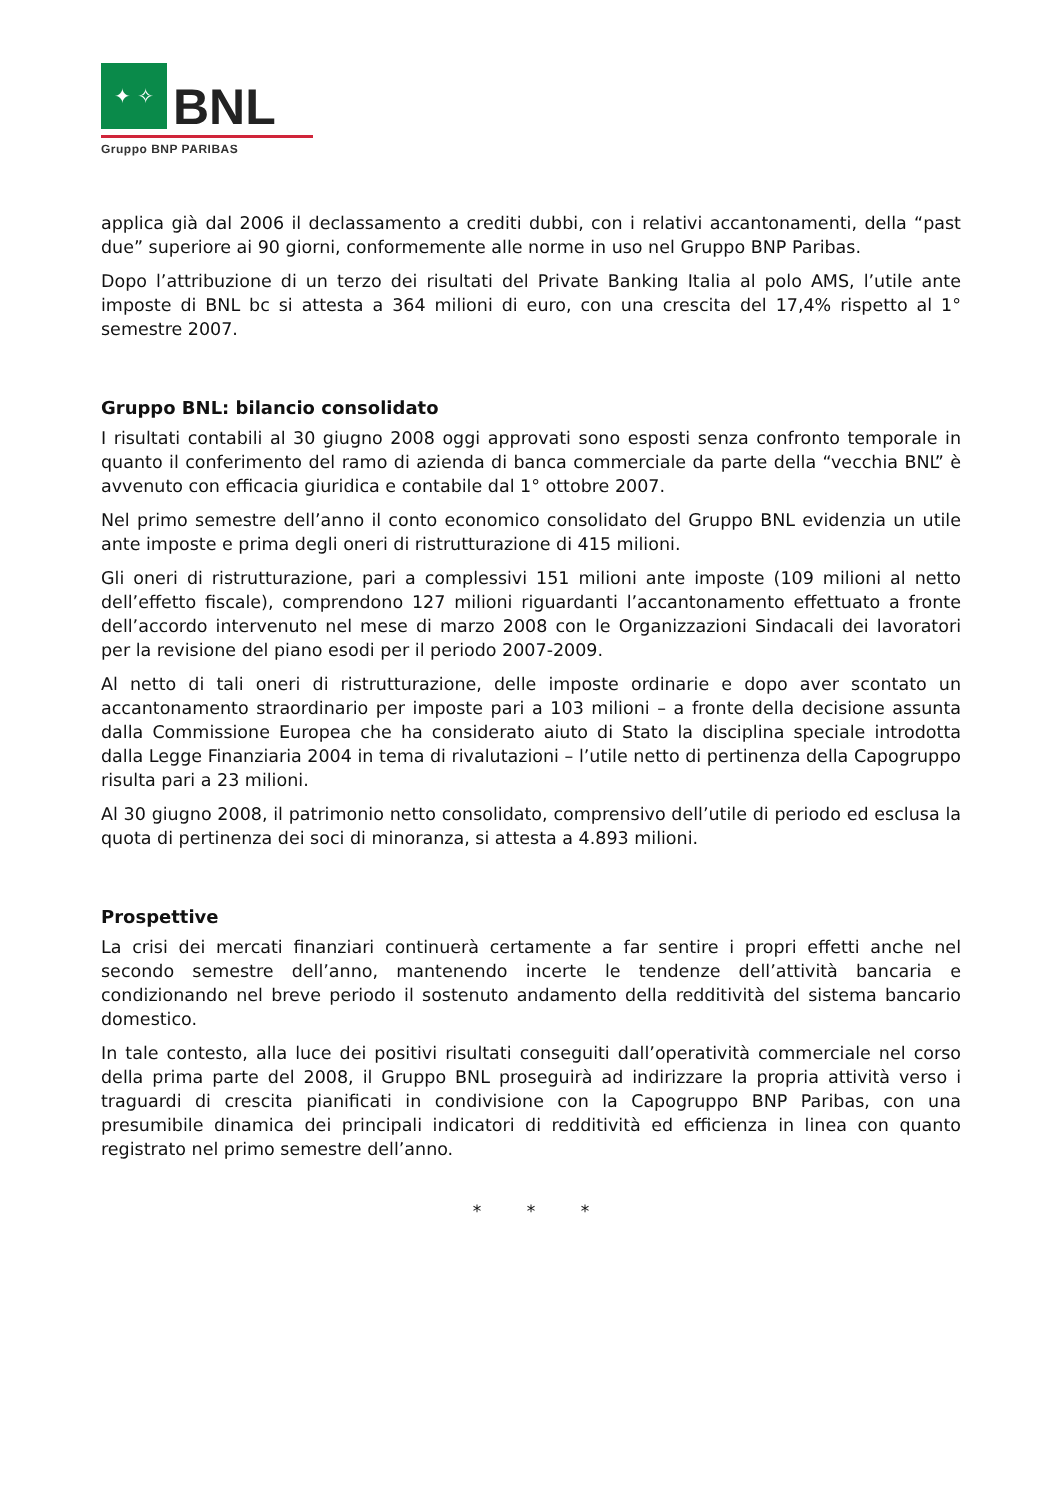✦ ✧
BNL
Gruppo BNP PARIBAS
applica già dal 2006 il declassamento a crediti dubbi, con i relativi accantonamenti, della “past due” superiore ai 90 giorni, conformemente alle norme in uso nel Gruppo BNP Paribas.
Dopo l’attribuzione di un terzo dei risultati del Private Banking Italia al polo AMS, l’utile ante imposte di BNL bc si attesta a 364 milioni di euro, con una crescita del 17,4% rispetto al 1° semestre 2007.
Gruppo BNL: bilancio consolidato
I risultati contabili al 30 giugno 2008 oggi approvati sono esposti senza confronto temporale in quanto il conferimento del ramo di azienda di banca commerciale da parte della “vecchia BNL” è avvenuto con efficacia giuridica e contabile dal 1° ottobre 2007.
Nel primo semestre dell’anno il conto economico consolidato del Gruppo BNL evidenzia un utile ante imposte e prima degli oneri di ristrutturazione di 415 milioni.
Gli oneri di ristrutturazione, pari a complessivi 151 milioni ante imposte (109 milioni al netto dell’effetto fiscale), comprendono 127 milioni riguardanti l’accantonamento effettuato a fronte dell’accordo intervenuto nel mese di marzo 2008 con le Organizzazioni Sindacali dei lavoratori per la revisione del piano esodi per il periodo 2007-2009.
Al netto di tali oneri di ristrutturazione, delle imposte ordinarie e dopo aver scontato un accantonamento straordinario per imposte pari a 103 milioni – a fronte della decisione assunta dalla Commissione Europea che ha considerato aiuto di Stato la disciplina speciale introdotta dalla Legge Finanziaria 2004 in tema di rivalutazioni – l’utile netto di pertinenza della Capogruppo risulta pari a 23 milioni.
Al 30 giugno 2008, il patrimonio netto consolidato, comprensivo dell’utile di periodo ed esclusa la quota di pertinenza dei soci di minoranza, si attesta a 4.893 milioni.
Prospettive
La crisi dei mercati finanziari continuerà certamente a far sentire i propri effetti anche nel secondo semestre dell’anno, mantenendo incerte le tendenze dell’attività bancaria e condizionando nel breve periodo il sostenuto andamento della redditività del sistema bancario domestico.
In tale contesto, alla luce dei positivi risultati conseguiti dall’operatività commerciale nel corso della prima parte del 2008, il Gruppo BNL proseguirà ad indirizzare la propria attività verso i traguardi di crescita pianificati in condivisione con la Capogruppo BNP Paribas, con una presumibile dinamica dei principali indicatori di redditività ed efficienza in linea con quanto registrato nel primo semestre dell’anno.
* * *